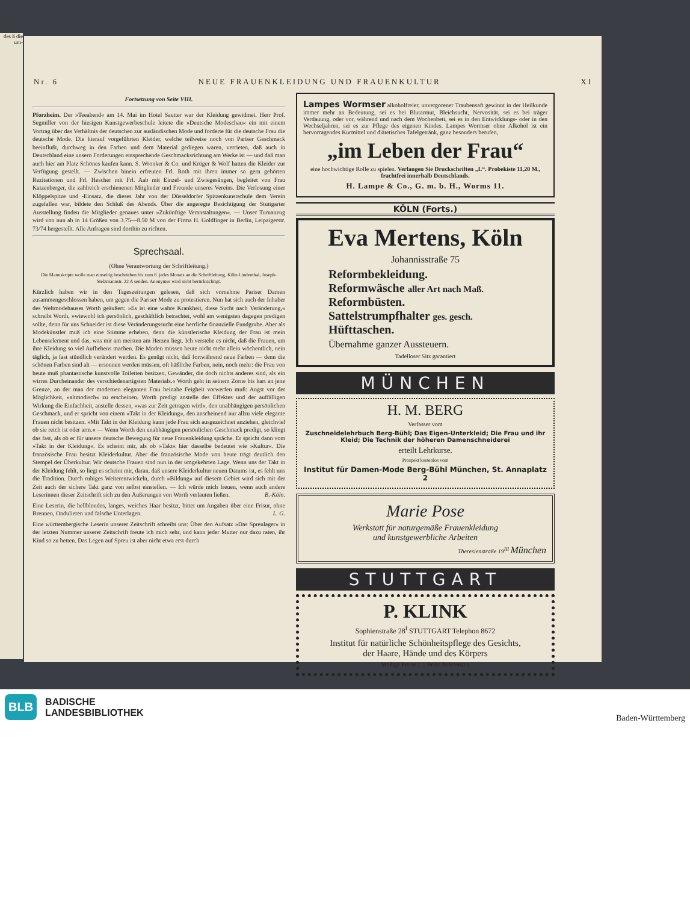des ß die um-
Nr. 6 NEUE FRAUENKLEIDUNG UND FRAUENKULTUR XI
Fortsetzung von Seite VIII.
Pforzheim. Der »Teeabend« am 14. Mai im Hotel Sautter war der Kleidung gewidmet. Herr Prof. Segmiller von der hiesigen Kunstgewerbeschule leitete die »Deutsche Modeschau« ein mit einem Vortrag über das Verhältnis der deutschen zur ausländischen Mode und forderte für die deutsche Frau die deutsche Mode. Die hierauf vorgeführten Kleider, welche teilweise noch von Pariser Geschmack beeinflußt, durchweg in den Farben und dem Material gediegen waren, verrieten, daß auch in Deutschland eine unsern Forderungen entsprechende Geschmacksrichtung am Werke ist — und daß man auch hier am Platz Schönes kaufen kann. S. Wronker & Co. und Krüger & Wolf hatten die Kleider zur Verfügung gestellt. — Zwischen hinein erfreuten Frl. Roth mit ihren immer so gern gehörten Rezitationen und Frl. Hescher mit Frl. Aab mit Einzel- und Zwiegesängen, begleitet von Frau Katzenberger, die zahlreich erschienenen Mitglieder und Freunde unseres Vereins. Die Verlosung einer Klöppelspitze und -Einsatz, die dieses Jahr von der Düsseldorfer Spitzenkunstschule dem Verein zugefallen war, bildete den Schluß des Abends. Über die angeregte Besichtigung der Stuttgarter Ausstellung finden die Mitglieder genaues unter »Zukünftige Veranstaltungen«. — Unser Turnanzug wird von nun ab in 14 Größen von 3.75—8.50 M von der Firma H. Goldfinger in Berlin, Leipzigerstr. 73/74 hergestellt. Alle Anfragen sind dorthin zu richten.
Sprechsaal.
(Ohne Verantwortung der Schriftleitung.)
Die Manuskripte wolle man einseitig beschrieben bis zum 8. jedes Monats an die Schriftleitung, Köln-Lindenthal, Joseph-Stelzmannstr. 22 A senden. Anonymes wird nicht berücksichtigt.
Kürzlich haben wir in den Tageszeitungen gelesen, daß sich vornehme Pariser Damen zusammengeschlossen haben, um gegen die Pariser Mode zu protestieren. Nun hat sich auch der Inhaber des Weltmodehauses Worth geäußert: »Es ist eine wahre Krankheit, diese Sucht nach Veränderung,« schreibt Worth, »wiewohl ich persönlich, geschäftlich betrachtet, wohl am wenigsten dagegen predigen sollte, denn für uns Schneider ist diese Veränderungssucht eine herrliche finanzielle Fundgrube. Aber als Modekünstler muß ich eine Stimme erheben, denn die künstlerische Kleidung der Frau ist mein Lebenselement und das, was mir am meisten am Herzen liegt. Ich verstehe es nicht, daß die Frauen, um ihre Kleidung so viel Aufhebens machen. Die Moden müssen heute nicht mehr allein wöchentlich, nein täglich, ja fast stündlich verändert werden. Es genügt nicht, daß fortwährend neue Farben — denn die schönen Farben sind alt — ersonnen werden müssen, oft häßliche Farben, nein, noch mehr: die Frau von heute muß phantastische kunstvolle Toiletten besitzen, Gewänder, die doch nichts anderes sind, als ein wirres Durcheinander des verschiedenartigsten Materials.« Worth geht in seinem Zorne bis hart an jene Grenze, an der man der modernen eleganten Frau beinahe Feigheit vorwerfen muß: Angst vor der Möglichkeit, »altmodisch« zu erscheinen. Worth predigt anstelle des Effektes und der auffälligen Wirkung die Einfachheit, anstelle dessen, »was zur Zeit getragen wird«, den unabhängigen persönlichen Geschmack, und er spricht von einem »Takt in der Kleidung«, den anscheinend nur allzu viele elegante Frauen nicht besitzen. »Mit Takt in der Kleidung kann jede Frau sich ausgezeichnet anziehen, gleichviel ob sie reich ist oder arm.« — Wenn Worth den unabhängigen persönlichen Geschmack predigt, so klingt das fast, als ob er für unsere deutsche Bewegung für neue Frauenkleidung spräche. Er spricht dann vom »Takt in der Kleidung«. Es scheint mir, als ob »Takt« hier dasselbe bedeutet wie »Kultur«. Die französische Frau besitzt Kleiderkultur. Aber die französische Mode von heute trägt deutlich den Stempel der Überkultur. Wir deutsche Frauen sind nun in der umgekehrten Lage. Wenn uns der Takt in der Kleidung fehlt, so liegt es scheint mir, daran, daß unsere Kleiderkultur neuen Datums ist, es fehlt uns die Tradition. Durch ruhiges Weiterentwickeln, durch »Bildung« auf diesem Gebiet wird sich mit der Zeit auch der sichere Takt ganz von selbst einstellen. — Ich würde mich freuen, wenn auch andere Leserinnen dieser Zeitschrift sich zu den Äußerungen von Worth verlauten ließen. B.-Köln.
Eine Leserin, die hellblondes, langes, weiches Haar besitzt, bittet um Angaben über eine Frisur, ohne Brennen, Ondulieren und falsche Unterlagen. L. G.
Eine württembergische Leserin unserer Zeitschrift schreibt uns: Über den Aufsatz »Das Spreulager« in der letzten Nummer unserer Zeitschrift freute ich mich sehr, und kann jeder Mutter nur dazu raten, ihr Kind so zu betten. Das Legen auf Spreu ist aber nicht etwa erst durch
Lampes Wormser alkoholfreier, unvergorener Traubensaft gewinnt in der Heilkunde immer mehr an Bedeutung, sei es bei Blutarmut, Bleichsucht, Nervosität, sei es bei träger Verdauung, oder vor, während und nach dem Wochenbett, sei es in den Entwicklungs- oder in den Wechseljahren, sei es zur Pflege des eigenen Kindes. Lampes Wormser ohne Alkohol ist ein hervorragendes Kurmittel und diätetisches Tafelgetränk, ganz besonders berufen,
„im Leben der Frau“
eine hochwichtige Rolle zu spielen. Verlangen Sie Druckschriften „L“. Probekiste 11,20 M., frachtfrei innerhalb Deutschlands.
H. Lampe & Co., G. m. b. H., Worms 11.
KÖLN (Forts.)
Eva Mertens, Köln
Johannisstraße 75
Reformbekleidung.
Reformwäsche aller Art nach Maß.
Reformbüsten.
Sattelstrumpfhalter ges. gesch.
Hüfttaschen.
Übernahme ganzer Aussteuern.
Tadelloser Sitz garantiert
MÜNCHEN
H. M. BERG
Verfasser vom
Zuschneidelehrbuch Berg-Bühl; Das Eigen-Unterkleid; Die Frau und ihr Kleid; Die Technik der höheren Damenschneiderei
erteilt Lehrkurse.
Prospekt kostenlos vom
Institut für Damen-Mode Berg-Bühl München, St. Annaplatz 2
Marie Pose
Werkstatt für naturgemäße Frauenkleidung
und kunstgewerbliche Arbeiten
Theresienstraße 19<sup>III</sup> München
STUTTGART
P. KLINK
Sophienstraße 28<sup>I</sup> STUTTGART Telephon 8672
Institut für natürliche Schönheitspflege des Gesichts,
der Haare, Hände und des Körpers
Mäßige Preise :: :: Beste Referenzen
BLB BADISCHE
LANDESBIBLIOTHEK
Baden-Württemberg